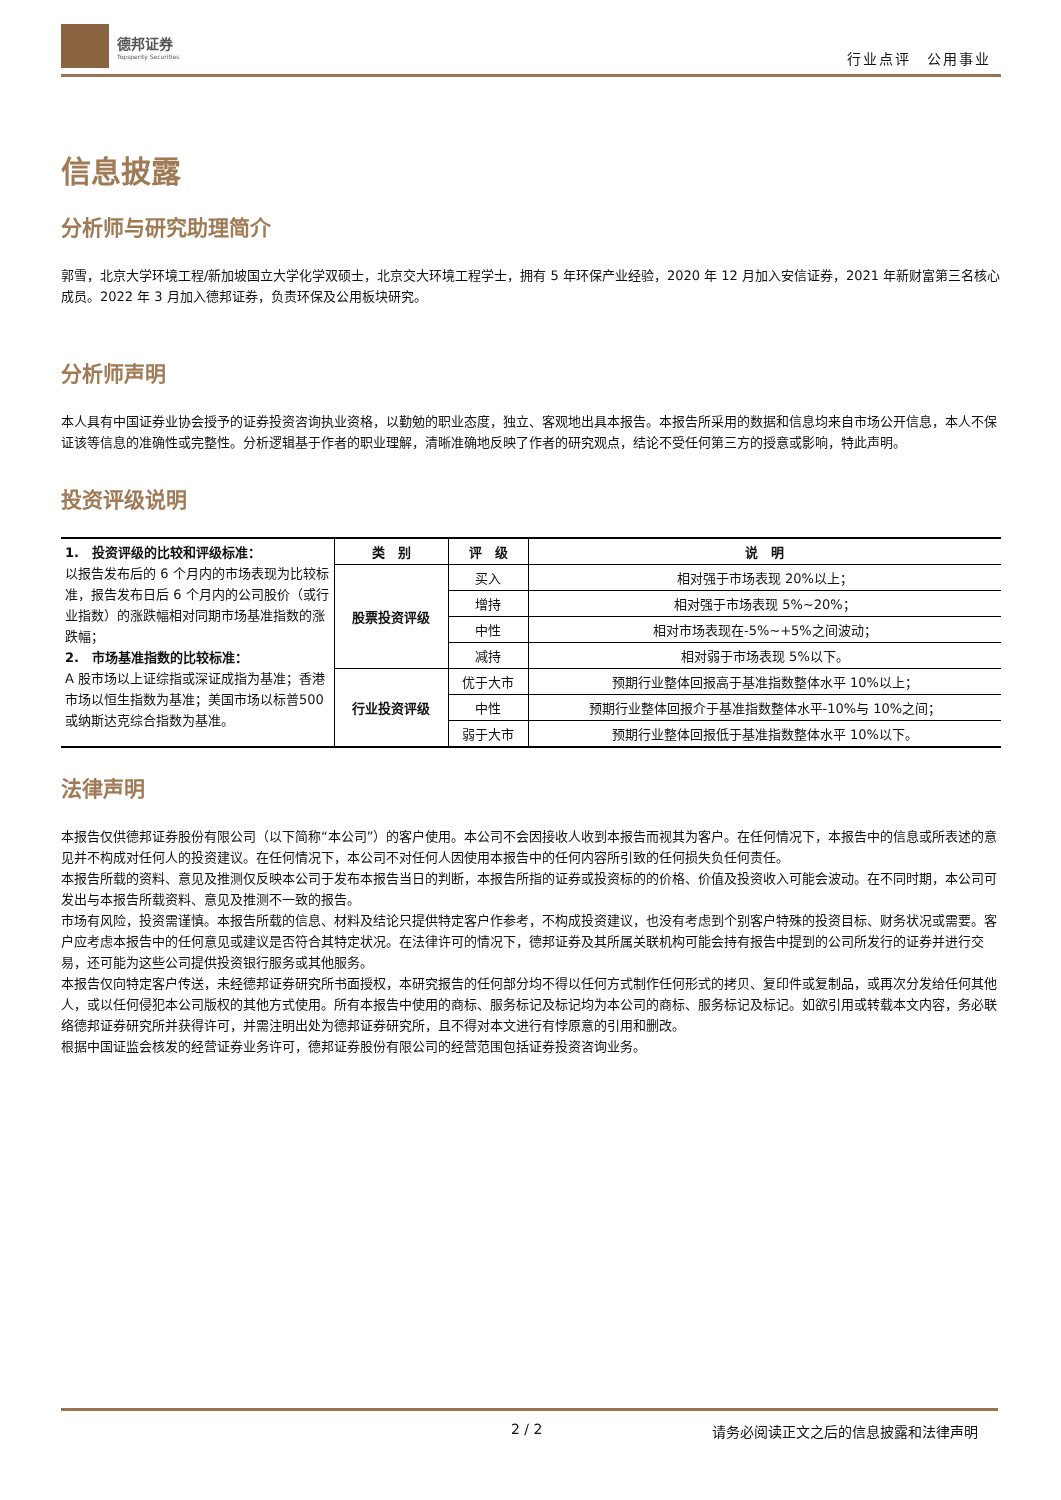德邦证券
Topsperity Securities
行业点评　公用事业
信息披露
分析师与研究助理简介
郭雪，北京大学环境工程/新加坡国立大学化学双硕士，北京交大环境工程学士，拥有 5 年环保产业经验，2020 年 12 月加入安信证券，2021 年新财富第三名核心成员。2022 年 3 月加入德邦证券，负责环保及公用板块研究。
分析师声明
本人具有中国证券业协会授予的证券投资咨询执业资格，以勤勉的职业态度，独立、客观地出具本报告。本报告所采用的数据和信息均来自市场公开信息，本人不保证该等信息的准确性或完整性。分析逻辑基于作者的职业理解，清晰准确地反映了作者的研究观点，结论不受任何第三方的授意或影响，特此声明。
投资评级说明
| 1. 投资评级的比较和评级标准： 以报告发布后的 6 个月内的市场表现为比较标准，报告发布日后 6 个月内的公司股价（或行业指数）的涨跌幅相对同期市场基准指数的涨跌幅； 2. 市场基准指数的比较标准： A 股市场以上证综指或深证成指为基准；香港市场以恒生指数为基准；美国市场以标普500或纳斯达克综合指数为基准。 | 类 别 | 评 级 | 说 明 |
| | 股票投资评级 | 买入 | 相对强于市场表现 20%以上； |
| | | 增持 | 相对强于市场表现 5%~20%； |
| | | 中性 | 相对市场表现在-5%~+5%之间波动； |
| | | 减持 | 相对弱于市场表现 5%以下。 |
| | 行业投资评级 | 优于大市 | 预期行业整体回报高于基准指数整体水平 10%以上； |
| | | 中性 | 预期行业整体回报介于基准指数整体水平-10%与 10%之间； |
| | | 弱于大市 | 预期行业整体回报低于基准指数整体水平 10%以下。 |
法律声明
本报告仅供德邦证券股份有限公司（以下简称“本公司”）的客户使用。本公司不会因接收人收到本报告而视其为客户。在任何情况下，本报告中的信息或所表述的意见并不构成对任何人的投资建议。在任何情况下，本公司不对任何人因使用本报告中的任何内容所引致的任何损失负任何责任。
本报告所载的资料、意见及推测仅反映本公司于发布本报告当日的判断，本报告所指的证券或投资标的的价格、价值及投资收入可能会波动。在不同时期，本公司可发出与本报告所载资料、意见及推测不一致的报告。
市场有风险，投资需谨慎。本报告所载的信息、材料及结论只提供特定客户作参考，不构成投资建议，也没有考虑到个别客户特殊的投资目标、财务状况或需要。客户应考虑本报告中的任何意见或建议是否符合其特定状况。在法律许可的情况下，德邦证券及其所属关联机构可能会持有报告中提到的公司所发行的证券并进行交易，还可能为这些公司提供投资银行服务或其他服务。
本报告仅向特定客户传送，未经德邦证券研究所书面授权，本研究报告的任何部分均不得以任何方式制作任何形式的拷贝、复印件或复制品，或再次分发给任何其他人，或以任何侵犯本公司版权的其他方式使用。所有本报告中使用的商标、服务标记及标记均为本公司的商标、服务标记及标记。如欲引用或转载本文内容，务必联络德邦证券研究所并获得许可，并需注明出处为德邦证券研究所，且不得对本文进行有悖原意的引用和删改。
根据中国证监会核发的经营证券业务许可，德邦证券股份有限公司的经营范围包括证券投资咨询业务。
2 / 2 请务必阅读正文之后的信息披露和法律声明